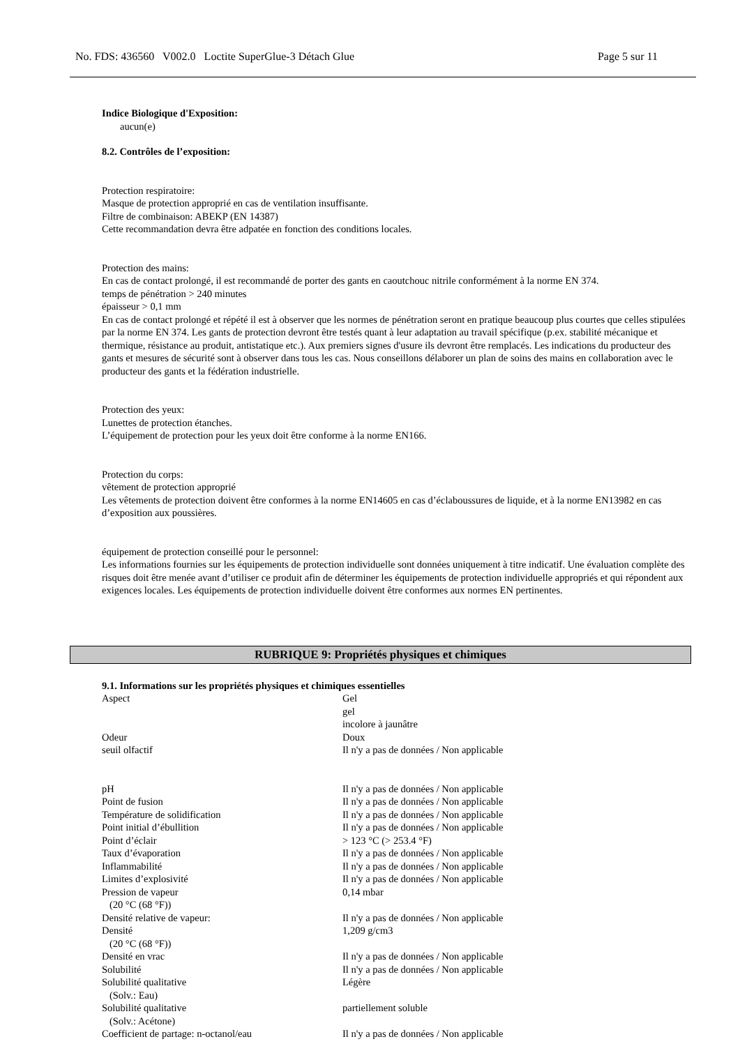No. FDS: 436560 V002.0 Loctite SuperGlue-3 Détach Glue Page 5 sur 11
Indice Biologique d'Exposition:
aucun(e)
8.2. Contrôles de l’exposition:
Protection respiratoire:
Masque de protection approprié en cas de ventilation insuffisante.
Filtre de combinaison: ABEKP (EN 14387)
Cette recommandation devra être adpatée en fonction des conditions locales.
Protection des mains:
En cas de contact prolongé, il est recommandé de porter des gants en caoutchouc nitrile conformément à la norme EN 374.
temps de pénétration > 240 minutes
épaisseur > 0,1 mm
En cas de contact prolongé et répété il est à observer que les normes de pénétration seront en pratique beaucoup plus courtes que celles stipulées par la norme EN 374. Les gants de protection devront être testés quant à leur adaptation au travail spécifique (p.ex. stabilité mécanique et thermique, résistance au produit, antistatique etc.). Aux premiers signes d'usure ils devront être remplacés. Les indications du producteur des gants et mesures de sécurité sont à observer dans tous les cas. Nous conseillons délaborer un plan de soins des mains en collaboration avec le producteur des gants et la fédération industrielle.
Protection des yeux:
Lunettes de protection étanches.
L’équipement de protection pour les yeux doit être conforme à la norme EN166.
Protection du corps:
vêtement de protection approprié
Les vêtements de protection doivent être conformes à la norme EN14605 en cas d’éclaboussures de liquide, et à la norme EN13982 en cas d’exposition aux poussières.
équipement de protection conseillé pour le personnel:
Les informations fournies sur les équipements de protection individuelle sont données uniquement à titre indicatif. Une évaluation complète des risques doit être menée avant d’utiliser ce produit afin de déterminer les équipements de protection individuelle appropriés et qui répondent aux exigences locales. Les équipements de protection individuelle doivent être conformes aux normes EN pertinentes.
RUBRIQUE 9: Propriétés physiques et chimiques
9.1. Informations sur les propriétés physiques et chimiques essentielles
| Aspect | Gel gel incolore à jaunâtre |
| Odeur | Doux |
| seuil olfactif | Il n'y a pas de données / Non applicable |
| pH | Il n'y a pas de données / Non applicable |
| Point de fusion | Il n'y a pas de données / Non applicable |
| Température de solidification | Il n'y a pas de données / Non applicable |
| Point initial d’ébullition | Il n'y a pas de données / Non applicable |
| Point d’éclair | > 123 °C (> 253.4 °F) |
| Taux d’évaporation | Il n'y a pas de données / Non applicable |
| Inflammabilité | Il n'y a pas de données / Non applicable |
| Limites d’explosivité | Il n'y a pas de données / Non applicable |
| Pression de vapeur (20 °C (68 °F)) | 0,14 mbar |
| Densité relative de vapeur: | Il n'y a pas de données / Non applicable |
| Densité (20 °C (68 °F)) | 1,209 g/cm3 |
| Densité en vrac | Il n'y a pas de données / Non applicable |
| Solubilité | Il n'y a pas de données / Non applicable |
| Solubilité qualitative (Solv.: Eau) | Légère |
| Solubilité qualitative (Solv.: Acétone) | partiellement soluble |
| Coefficient de partage: n-octanol/eau | Il n'y a pas de données / Non applicable |